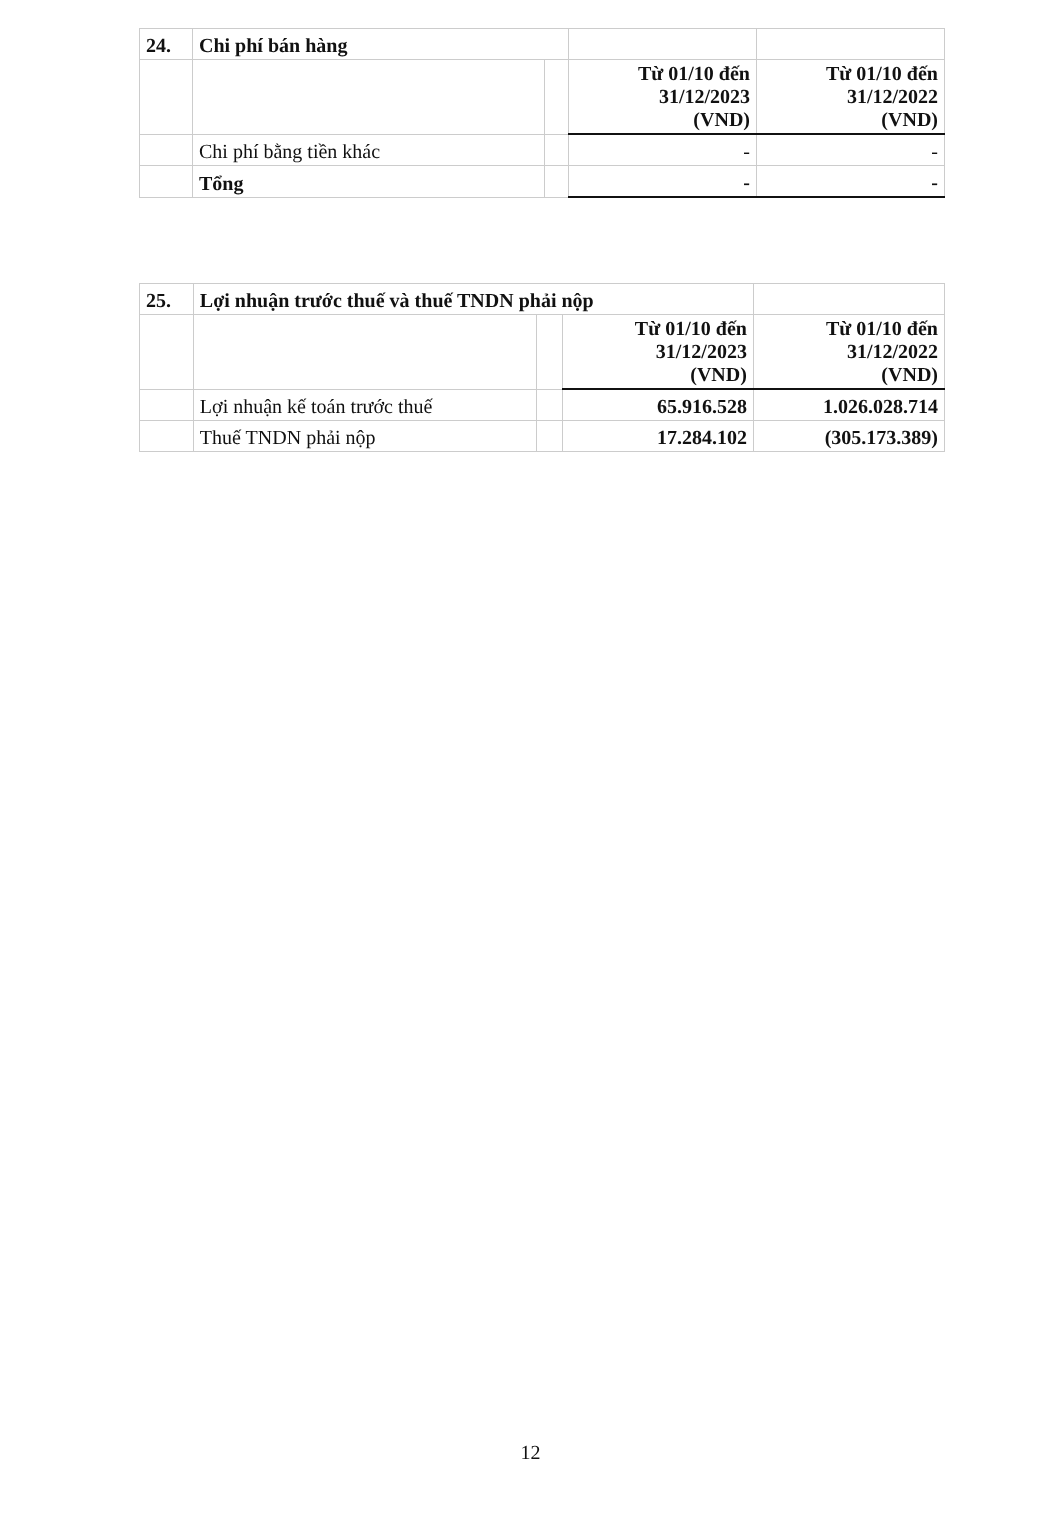| 24. | Chi phí bán hàng | | | |
| | | | Từ 01/10 đến 31/12/2023 (VND) | Từ 01/10 đến 31/12/2022 (VND) |
| | Chi phí bằng tiền khác | | - | - |
| | Tổng | | - | - |
| 25. | Lợi nhuận trước thuế và thuế TNDN phải nộp | | | |
| | | | Từ 01/10 đến 31/12/2023 (VND) | Từ 01/10 đến 31/12/2022 (VND) |
| | Lợi nhuận kế toán trước thuế | | 65.916.528 | 1.026.028.714 |
| | Thuế TNDN phải nộp | | 17.284.102 | (305.173.389) |
12